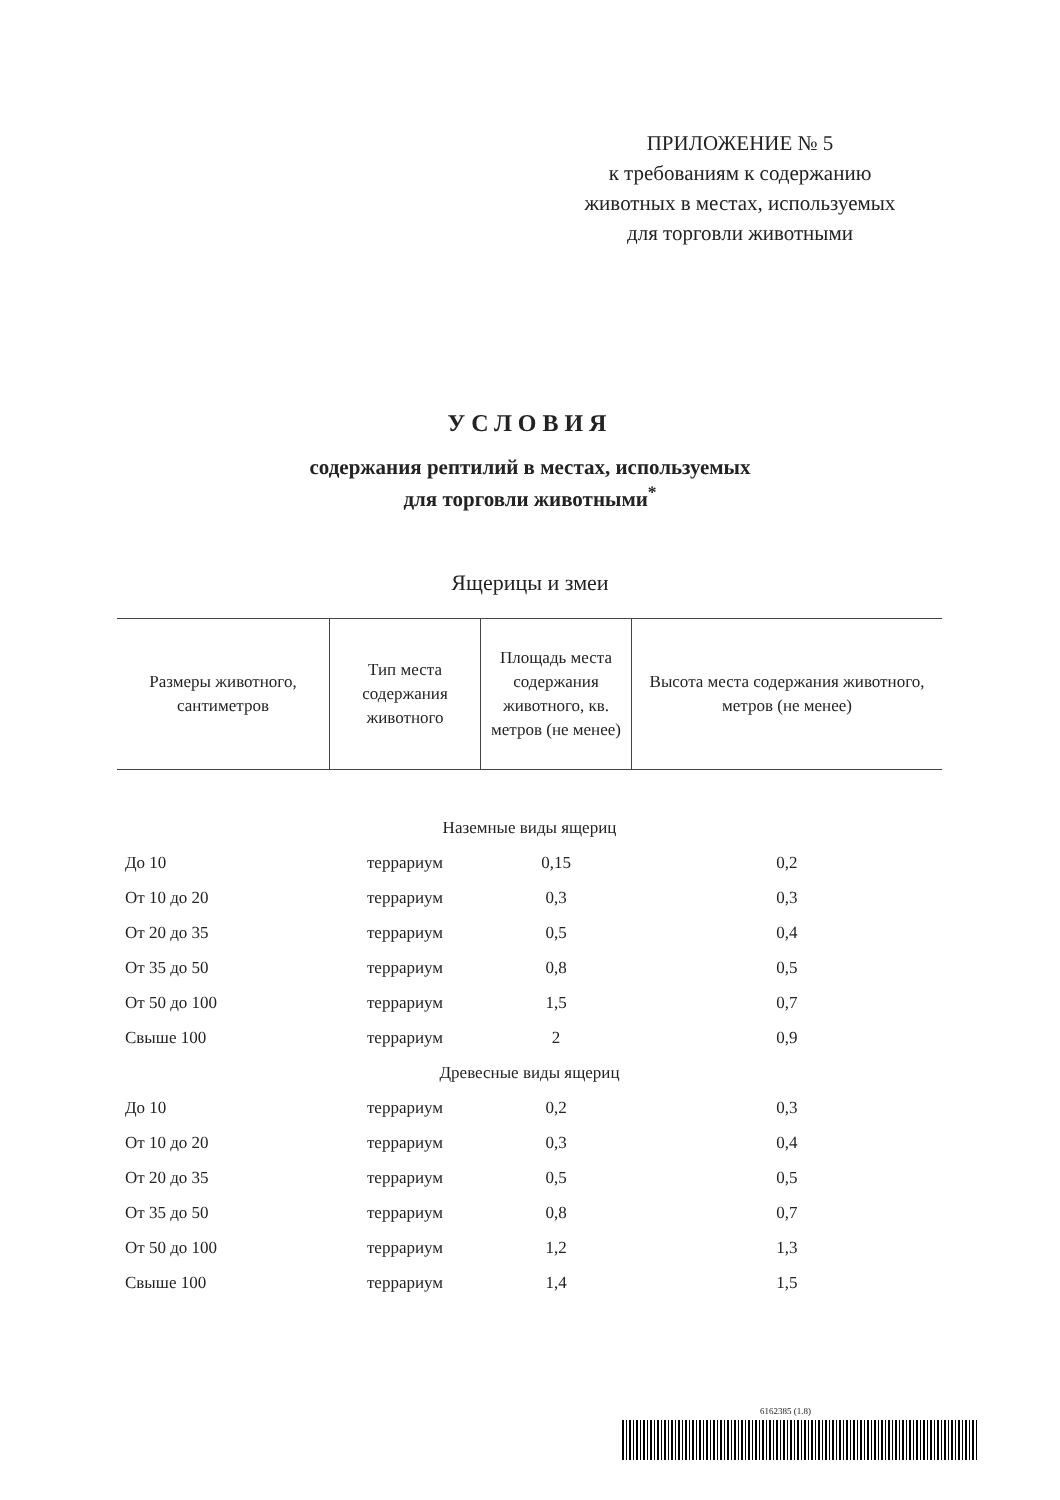ПРИЛОЖЕНИЕ № 5
к требованиям к содержанию
животных в местах, используемых
для торговли животными
УСЛОВИЯ
содержания рептилий в местах, используемых
для торговли животными<sup>*</sup>
Ящерицы и змеи
| Размеры животного, сантиметров | Тип места содержания животного | Площадь места содержания животного, кв. метров (не менее) | Высота места содержания животного, метров (не менее) |
| --- | --- | --- | --- |
| Наземные виды ящериц | | | |
| До 10 | террариум | 0,15 | 0,2 |
| От 10 до 20 | террариум | 0,3 | 0,3 |
| От 20 до 35 | террариум | 0,5 | 0,4 |
| От 35 до 50 | террариум | 0,8 | 0,5 |
| От 50 до 100 | террариум | 1,5 | 0,7 |
| Свыше 100 | террариум | 2 | 0,9 |
| Древесные виды ящериц | | | |
| До 10 | террариум | 0,2 | 0,3 |
| От 10 до 20 | террариум | 0,3 | 0,4 |
| От 20 до 35 | террариум | 0,5 | 0,5 |
| От 35 до 50 | террариум | 0,8 | 0,7 |
| От 50 до 100 | террариум | 1,2 | 1,3 |
| Свыше 100 | террариум | 1,4 | 1,5 |
6162385 (1.8)